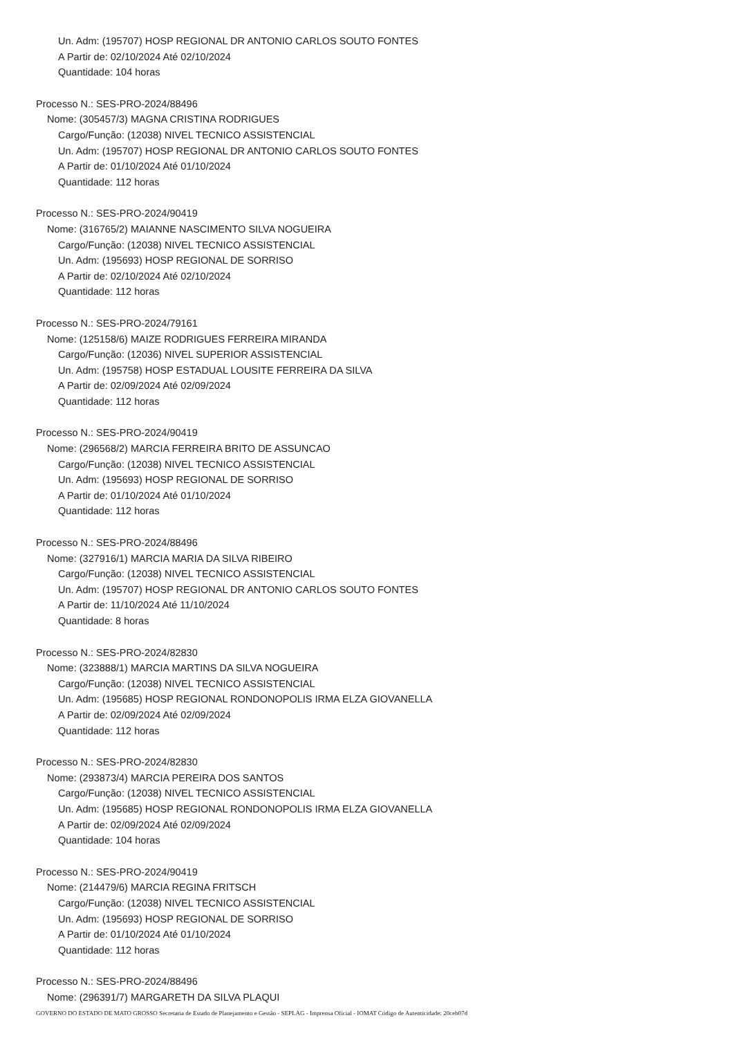Un. Adm: (195707) HOSP REGIONAL DR ANTONIO CARLOS SOUTO FONTES
A Partir de: 02/10/2024 Até 02/10/2024
Quantidade: 104 horas
Processo N.: SES-PRO-2024/88496
Nome: (305457/3) MAGNA CRISTINA RODRIGUES
Cargo/Função: (12038) NIVEL TECNICO ASSISTENCIAL
Un. Adm: (195707) HOSP REGIONAL DR ANTONIO CARLOS SOUTO FONTES
A Partir de: 01/10/2024 Até 01/10/2024
Quantidade: 112 horas
Processo N.: SES-PRO-2024/90419
Nome: (316765/2) MAIANNE NASCIMENTO SILVA NOGUEIRA
Cargo/Função: (12038) NIVEL TECNICO ASSISTENCIAL
Un. Adm: (195693) HOSP REGIONAL DE SORRISO
A Partir de: 02/10/2024 Até 02/10/2024
Quantidade: 112 horas
Processo N.: SES-PRO-2024/79161
Nome: (125158/6) MAIZE RODRIGUES FERREIRA MIRANDA
Cargo/Função: (12036) NIVEL SUPERIOR ASSISTENCIAL
Un. Adm: (195758) HOSP ESTADUAL LOUSITE FERREIRA DA SILVA
A Partir de: 02/09/2024 Até 02/09/2024
Quantidade: 112 horas
Processo N.: SES-PRO-2024/90419
Nome: (296568/2) MARCIA FERREIRA BRITO DE ASSUNCAO
Cargo/Função: (12038) NIVEL TECNICO ASSISTENCIAL
Un. Adm: (195693) HOSP REGIONAL DE SORRISO
A Partir de: 01/10/2024 Até 01/10/2024
Quantidade: 112 horas
Processo N.: SES-PRO-2024/88496
Nome: (327916/1) MARCIA MARIA DA SILVA RIBEIRO
Cargo/Função: (12038) NIVEL TECNICO ASSISTENCIAL
Un. Adm: (195707) HOSP REGIONAL DR ANTONIO CARLOS SOUTO FONTES
A Partir de: 11/10/2024 Até 11/10/2024
Quantidade: 8 horas
Processo N.: SES-PRO-2024/82830
Nome: (323888/1) MARCIA MARTINS DA SILVA NOGUEIRA
Cargo/Função: (12038) NIVEL TECNICO ASSISTENCIAL
Un. Adm: (195685) HOSP REGIONAL RONDONOPOLIS IRMA ELZA GIOVANELLA
A Partir de: 02/09/2024 Até 02/09/2024
Quantidade: 112 horas
Processo N.: SES-PRO-2024/82830
Nome: (293873/4) MARCIA PEREIRA DOS SANTOS
Cargo/Função: (12038) NIVEL TECNICO ASSISTENCIAL
Un. Adm: (195685) HOSP REGIONAL RONDONOPOLIS IRMA ELZA GIOVANELLA
A Partir de: 02/09/2024 Até 02/09/2024
Quantidade: 104 horas
Processo N.: SES-PRO-2024/90419
Nome: (214479/6) MARCIA REGINA FRITSCH
Cargo/Função: (12038) NIVEL TECNICO ASSISTENCIAL
Un. Adm: (195693) HOSP REGIONAL DE SORRISO
A Partir de: 01/10/2024 Até 01/10/2024
Quantidade: 112 horas
Processo N.: SES-PRO-2024/88496
Nome: (296391/7) MARGARETH DA SILVA PLAQUI
GOVERNO DO ESTADO DE MATO GROSSO Secretaria de Estado de Planejamento e Gestão - SEPLAG - Imprensa Oficial - IOMAT Código de Autenticidade: 20ceb07d